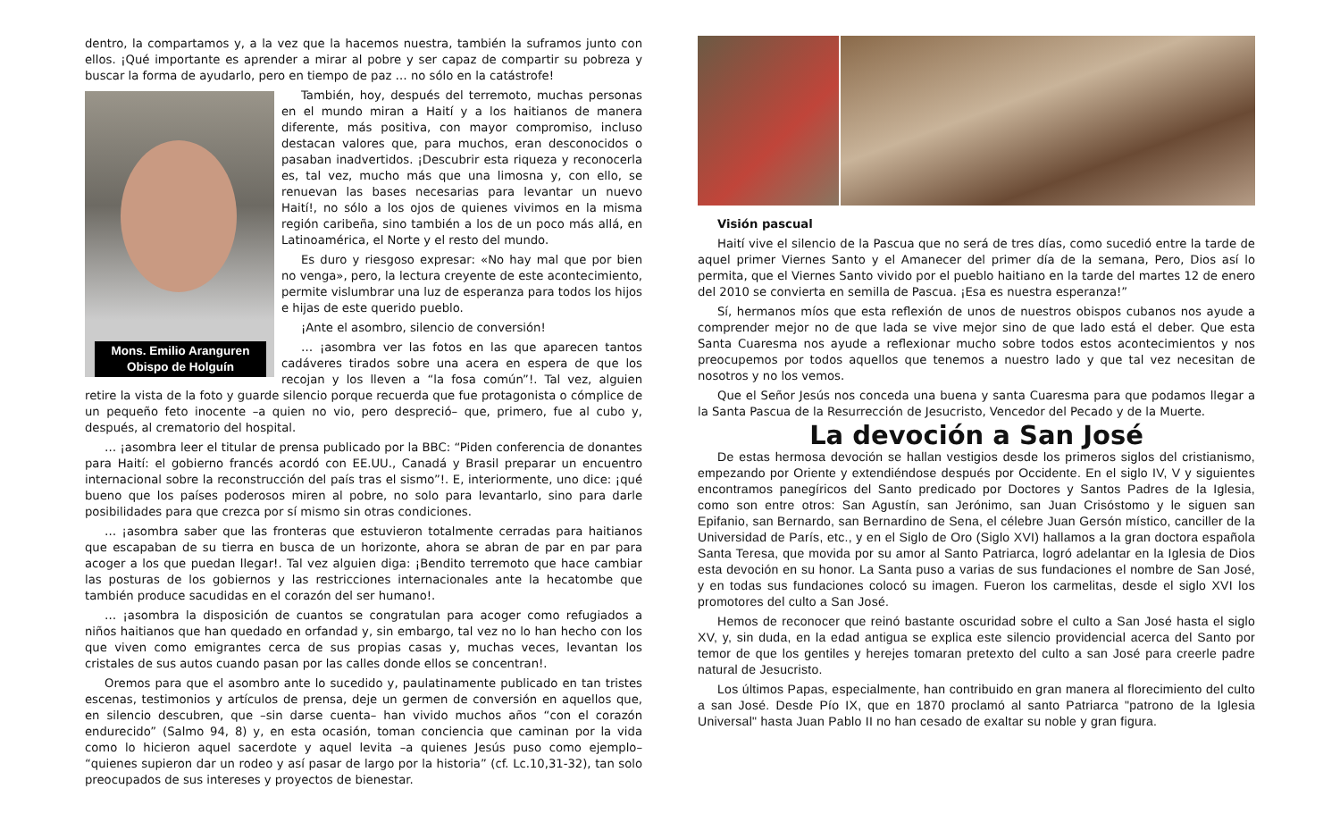dentro, la compartamos y, a la vez que la hacemos nuestra, también la suframos junto con ellos. ¡Qué importante es aprender a mirar al pobre y ser capaz de compartir su pobreza y buscar la forma de ayudarlo, pero en tiempo de paz … no sólo en la catástrofe!
Mons. Emilio Aranguren
Obispo de Holguín
También, hoy, después del terremoto, muchas personas en el mundo miran a Haití y a los haitianos de manera diferente, más positiva, con mayor compromiso, incluso destacan valores que, para muchos, eran desconocidos o pasaban inadvertidos. ¡Descubrir esta riqueza y reconocerla es, tal vez, mucho más que una limosna y, con ello, se renuevan las bases necesarias para levantar un nuevo Haití!, no sólo a los ojos de quienes vivimos en la misma región caribeña, sino también a los de un poco más allá, en Latinoamérica, el Norte y el resto del mundo.
Es duro y riesgoso expresar: «No hay mal que por bien no venga», pero, la lectura creyente de este acontecimiento, permite vislumbrar una luz de esperanza para todos los hijos e hijas de este querido pueblo.
¡Ante el asombro, silencio de conversión!
… ¡asombra ver las fotos en las que aparecen tantos cadáveres tirados sobre una acera en espera de que los recojan y los lleven a “la fosa común”!. Tal vez, alguien retire la vista de la foto y guarde silencio porque recuerda que fue protagonista o cómplice de un pequeño feto inocente –a quien no vio, pero despreció– que, primero, fue al cubo y, después, al crematorio del hospital.
… ¡asombra leer el titular de prensa publicado por la BBC: “Piden conferencia de donantes para Haití: el gobierno francés acordó con EE.UU., Canadá y Brasil preparar un encuentro internacional sobre la reconstrucción del país tras el sismo”!. E, interiormente, uno dice: ¡qué bueno que los países poderosos miren al pobre, no solo para levantarlo, sino para darle posibilidades para que crezca por sí mismo sin otras condiciones.
… ¡asombra saber que las fronteras que estuvieron totalmente cerradas para haitianos que escapaban de su tierra en busca de un horizonte, ahora se abran de par en par para acoger a los que puedan llegar!. Tal vez alguien diga: ¡Bendito terremoto que hace cambiar las posturas de los gobiernos y las restricciones internacionales ante la hecatombe que también produce sacudidas en el corazón del ser humano!.
… ¡asombra la disposición de cuantos se congratulan para acoger como refugiados a niños haitianos que han quedado en orfandad y, sin embargo, tal vez no lo han hecho con los que viven como emigrantes cerca de sus propias casas y, muchas veces, levantan los cristales de sus autos cuando pasan por las calles donde ellos se concentran!.
Oremos para que el asombro ante lo sucedido y, paulatinamente publicado en tan tristes escenas, testimonios y artículos de prensa, deje un germen de conversión en aquellos que, en silencio descubren, que –sin darse cuenta– han vivido muchos años “con el corazón endurecido” (Salmo 94, 8) y, en esta ocasión, toman conciencia que caminan por la vida como lo hicieron aquel sacerdote y aquel levita –a quienes Jesús puso como ejemplo– “quienes supieron dar un rodeo y así pasar de largo por la historia” (cf. Lc.10,31-32), tan solo preocupados de sus intereses y proyectos de bienestar.
Visión pascual
Haití vive el silencio de la Pascua que no será de tres días, como sucedió entre la tarde de aquel primer Viernes Santo y el Amanecer del primer día de la semana, Pero, Dios así lo permita, que el Viernes Santo vivido por el pueblo haitiano en la tarde del martes 12 de enero del 2010 se convierta en semilla de Pascua. ¡Esa es nuestra esperanza!”
Sí, hermanos míos que esta reflexión de unos de nuestros obispos cubanos nos ayude a comprender mejor no de que lada se vive mejor sino de que lado está el deber. Que esta Santa Cuaresma nos ayude a reflexionar mucho sobre todos estos acontecimientos y nos preocupemos por todos aquellos que tenemos a nuestro lado y que tal vez necesitan de nosotros y no los vemos.
Que el Señor Jesús nos conceda una buena y santa Cuaresma para que podamos llegar a la Santa Pascua de la Resurrección de Jesucristo, Vencedor del Pecado y de la Muerte.
La devoción a San José
De estas hermosa devoción se hallan vestigios desde los primeros siglos del cristianismo, empezando por Oriente y extendiéndose después por Occidente. En el siglo IV, V y siguientes encontramos panegíricos del Santo predicado por Doctores y Santos Padres de la Iglesia, como son entre otros: San Agustín, san Jerónimo, san Juan Crisóstomo y le siguen san Epifanio, san Bernardo, san Bernardino de Sena, el célebre Juan Gersón místico, canciller de la Universidad de París, etc., y en el Siglo de Oro (Siglo XVI) hallamos a la gran doctora española Santa Teresa, que movida por su amor al Santo Patriarca, logró adelantar en la Iglesia de Dios esta devoción en su honor. La Santa puso a varias de sus fundaciones el nombre de San José, y en todas sus fundaciones colocó su imagen. Fueron los carmelitas, desde el siglo XVI los promotores del culto a San José.
Hemos de reconocer que reinó bastante oscuridad sobre el culto a San José hasta el siglo XV, y, sin duda, en la edad antigua se explica este silencio providencial acerca del Santo por temor de que los gentiles y herejes tomaran pretexto del culto a san José para creerle padre natural de Jesucristo.
Los últimos Papas, especialmente, han contribuido en gran manera al florecimiento del culto a san José. Desde Pío IX, que en 1870 proclamó al santo Patriarca "patrono de la Iglesia Universal" hasta Juan Pablo II no han cesado de exaltar su noble y gran figura.